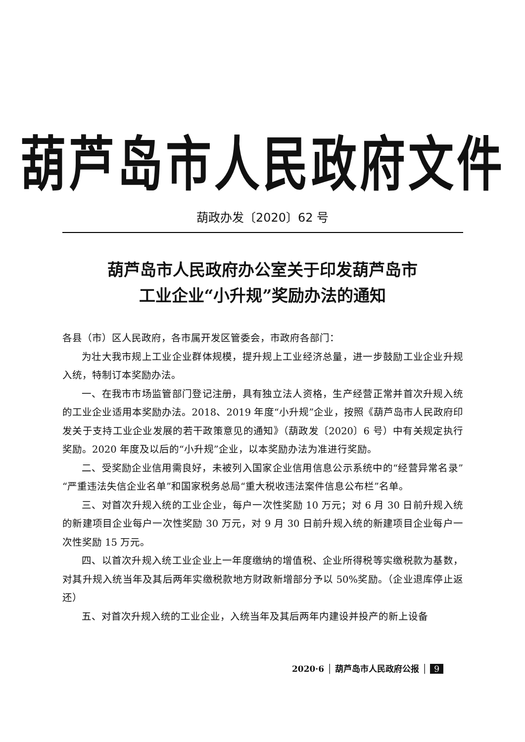葫芦岛市人民政府文件
葫政办发〔2020〕62 号
葫芦岛市人民政府办公室关于印发葫芦岛市
工业企业“小升规”奖励办法的通知
各县（市）区人民政府，各市属开发区管委会，市政府各部门：
为壮大我市规上工业企业群体规模，提升规上工业经济总量，进一步鼓励工业企业升规入统，特制订本奖励办法。
一、在我市市场监管部门登记注册，具有独立法人资格，生产经营正常并首次升规入统的工业企业适用本奖励办法。2018、2019 年度“小升规”企业，按照《葫芦岛市人民政府印发关于支持工业企业发展的若干政策意见的通知》（葫政发〔2020〕6 号）中有关规定执行奖励。2020 年度及以后的“小升规”企业，以本奖励办法为准进行奖励。
二、受奖励企业信用需良好，未被列入国家企业信用信息公示系统中的“经营异常名录”“严重违法失信企业名单”和国家税务总局“重大税收违法案件信息公布栏”名单。
三、对首次升规入统的工业企业，每户一次性奖励 10 万元；对 6 月 30 日前升规入统的新建项目企业每户一次性奖励 30 万元，对 9 月 30 日前升规入统的新建项目企业每户一次性奖励 15 万元。
四、以首次升规入统工业企业上一年度缴纳的增值税、企业所得税等实缴税款为基数，对其升规入统当年及其后两年实缴税款地方财政新增部分予以 50%奖励。（企业退库停止返还）
五、对首次升规入统的工业企业，入统当年及其后两年内建设并投产的新上设备
2020·6 │ 葫芦岛市人民政府公报 │ 9